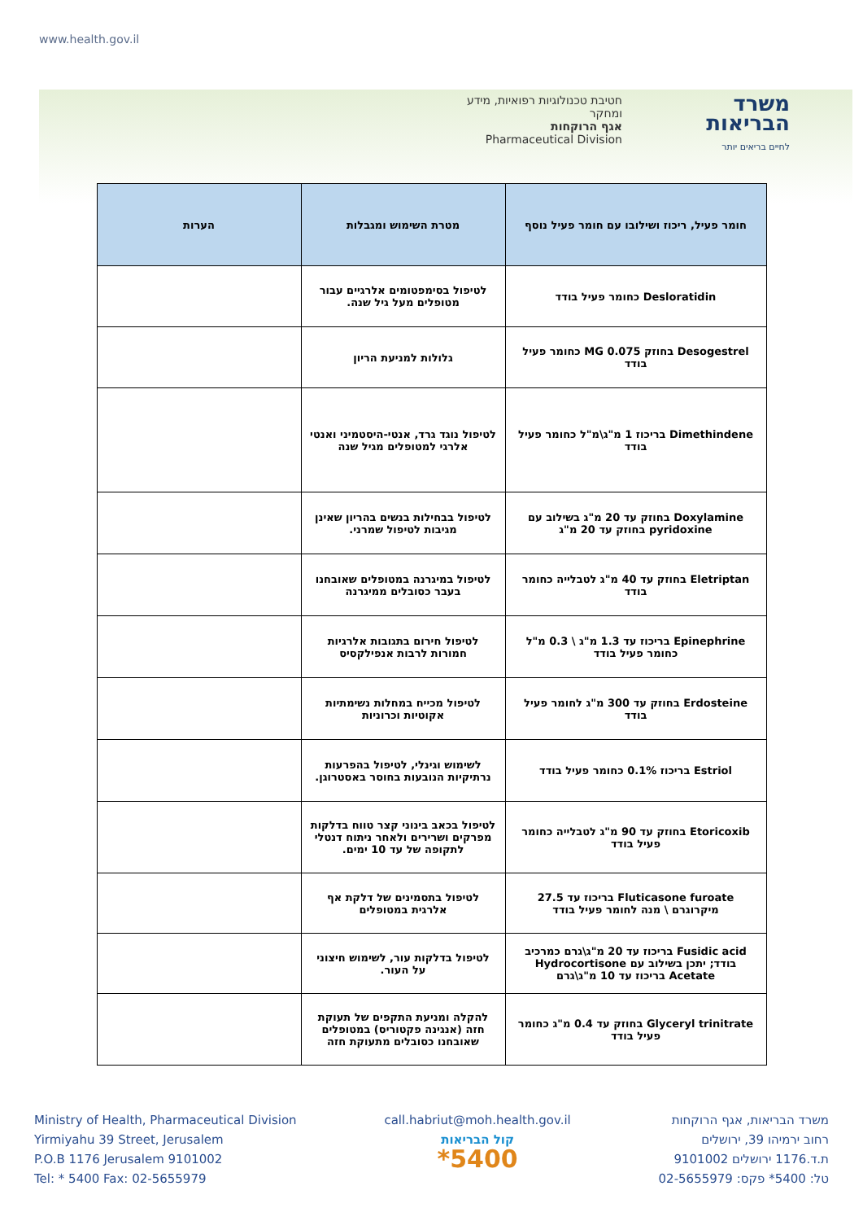www.health.gov.il
חטיבת טכנולוגיות רפואיות, מידע ומחקר
אגף הרוקחות
Pharmaceutical Division
משרד
הבריאות
לחיים בריאים יותר
| חומר פעיל, ריכוז ושילובו עם חומר פעיל נוסף | מטרת השימוש ומגבלות | הערות |
| --- | --- | --- |
| Desloratidin כחומר פעיל בודד | לטיפול בסימפטומים אלרגיים עבור מטופלים מעל גיל שנה. | |
| Desogestrel בחוזק 0.075 MG כחומר פעיל בודד | גלולות למניעת הריון | |
| Dimethindene בריכוז 1 מ"ג\מ"ל כחומר פעיל בודד | לטיפול נוגד גרד, אנטי-היסטמיני ואנטי אלרגי למטופלים מגיל שנה | |
| Doxylamine בחוזק עד 20 מ"ג בשילוב עם pyridoxine בחוזק עד 20 מ"ג | לטיפול בבחילות בנשים בהריון שאינן מגיבות לטיפול שמרני. | |
| Eletriptan בחוזק עד 40 מ"ג לטבלייה כחומר בודד | לטיפול במיגרנה במטופלים שאובחנו בעבר כסובלים ממיגרנה | |
| Epinephrine בריכוז עד 1.3 מ"ג \ 0.3 מ"ל כחומר פעיל בודד | לטיפול חירום בתגובות אלרגיות חמורות לרבות אנפילקסיס | |
| Erdosteine בחוזק עד 300 מ"ג לחומר פעיל בודד | לטיפול מכייח במחלות נשימתיות אקוטיות וכרוניות | |
| Estriol בריכוז 0.1% כחומר פעיל בודד | לשימוש וגינלי, לטיפול בהפרעות נרתיקיות הנובעות בחוסר באסטרוגן. | |
| Etoricoxib בחוזק עד 90 מ"ג לטבלייה כחומר פעיל בודד | לטיפול בכאב בינוני קצר טווח בדלקות מפרקים ושרירים ולאחר ניתוח דנטלי לתקופה של עד 10 ימים. | |
| Fluticasone furoate בריכוז עד 27.5 מיקרוגרם \ מנה לחומר פעיל בודד | לטיפול בתסמינים של דלקת אף אלרגית במטופלים | |
| Fusidic acid בריכוז עד 20 מ"ג\גרם כמרכיב בודד; יתכן בשילוב עם Hydrocortisone Acetate בריכוז עד 10 מ"ג\גרם | לטיפול בדלקות עור, לשימוש חיצוני על העור. | |
| Glyceryl trinitrate בחוזק עד 0.4 מ"ג כחומר פעיל בודד | להקלה ומניעת התקפים של תעוקת חזה (אנגינה פקטוריס) במטופלים שאובחנו כסובלים מתעוקת חזה | |
Ministry of Health, Pharmaceutical Division
Yirmiyahu 39 Street, Jerusalem
P.O.B 1176 Jerusalem 9101002
Tel: * 5400 Fax: 02-5655979
call.habriut@moh.health.gov.il
קול הבריאות
*5400
משרד הבריאות, אגף הרוקחות
רחוב ירמיהו 39, ירושלים
ת.ד.1176 ירושלים 9101002
טל: 5400* פקס: 02-5655979